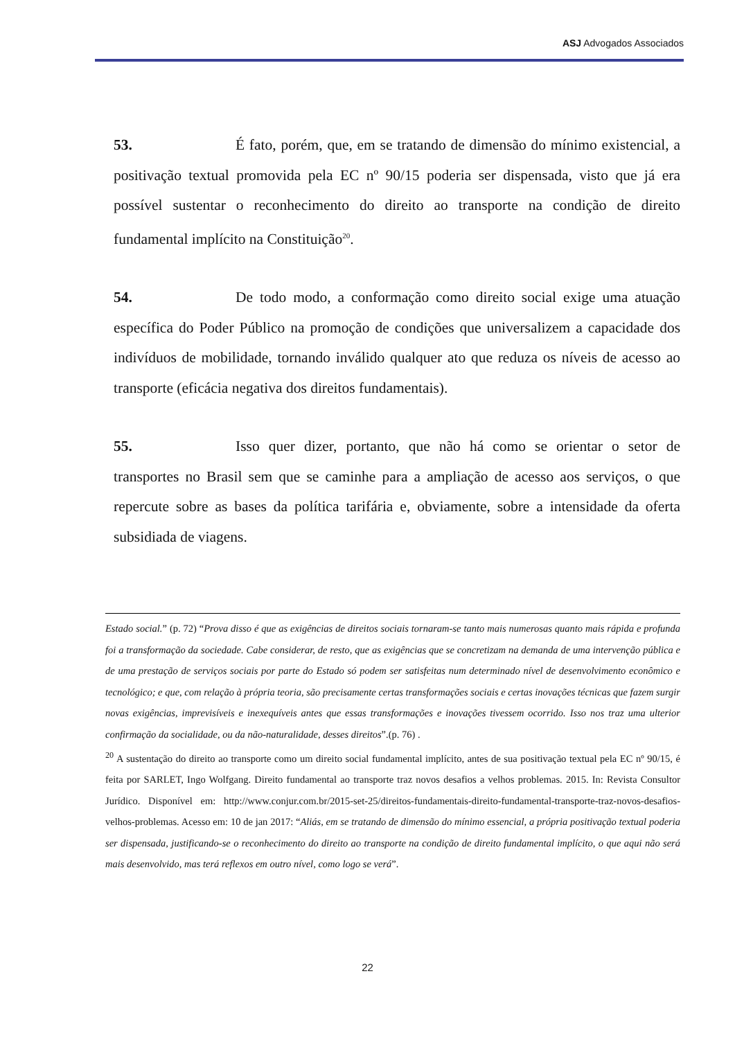ASJ Advogados Associados
53. É fato, porém, que, em se tratando de dimensão do mínimo existencial, a positivação textual promovida pela EC nº 90/15 poderia ser dispensada, visto que já era possível sustentar o reconhecimento do direito ao transporte na condição de direito fundamental implícito na Constituição<sup>20</sup>.
54. De todo modo, a conformação como direito social exige uma atuação específica do Poder Público na promoção de condições que universalizem a capacidade dos indivíduos de mobilidade, tornando inválido qualquer ato que reduza os níveis de acesso ao transporte (eficácia negativa dos direitos fundamentais).
55. Isso quer dizer, portanto, que não há como se orientar o setor de transportes no Brasil sem que se caminhe para a ampliação de acesso aos serviços, o que repercute sobre as bases da política tarifária e, obviamente, sobre a intensidade da oferta subsidiada de viagens.
Estado social.” (p. 72) “Prova disso é que as exigências de direitos sociais tornaram-se tanto mais numerosas quanto mais rápida e profunda foi a transformação da sociedade. Cabe considerar, de resto, que as exigências que se concretizam na demanda de uma intervenção pública e de uma prestação de serviços sociais por parte do Estado só podem ser satisfeitas num determinado nível de desenvolvimento econômico e tecnológico; e que, com relação à própria teoria, são precisamente certas transformações sociais e certas inovações técnicas que fazem surgir novas exigências, imprevisíveis e inexequíveis antes que essas transformações e inovações tivessem ocorrido. Isso nos traz uma ulterior confirmação da socialidade, ou da não-naturalidade, desses direitos”.(p. 76) .
<sup>20</sup> A sustentação do direito ao transporte como um direito social fundamental implícito, antes de sua positivação textual pela EC nº 90/15, é feita por SARLET, Ingo Wolfgang. Direito fundamental ao transporte traz novos desafios a velhos problemas. 2015. In: Revista Consultor Jurídico. Disponível em: http://www.conjur.com.br/2015-set-25/direitos-fundamentais-direito-fundamental-transporte-traz-novos-desafios-velhos-problemas. Acesso em: 10 de jan 2017: “Aliás, em se tratando de dimensão do mínimo essencial, a própria positivação textual poderia ser dispensada, justificando-se o reconhecimento do direito ao transporte na condição de direito fundamental implícito, o que aqui não será mais desenvolvido, mas terá reflexos em outro nível, como logo se verá”.
22